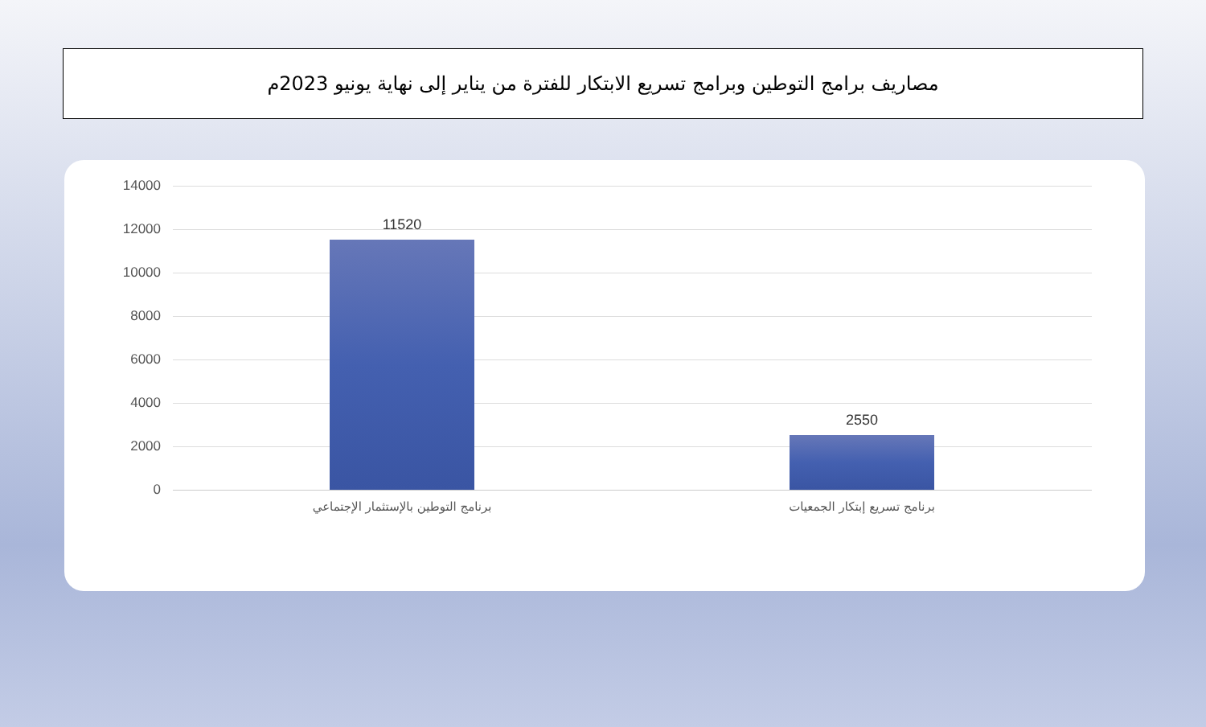مصاريف برامج التوطين وبرامج تسريع الابتكار للفترة من يناير إلى نهاية يونيو 2023م
14000
12000
10000
8000
6000
4000
2000
0
11520
2550
برنامج التوطين بالإستثمار الإجتماعي
برنامج تسريع إبتكار الجمعيات